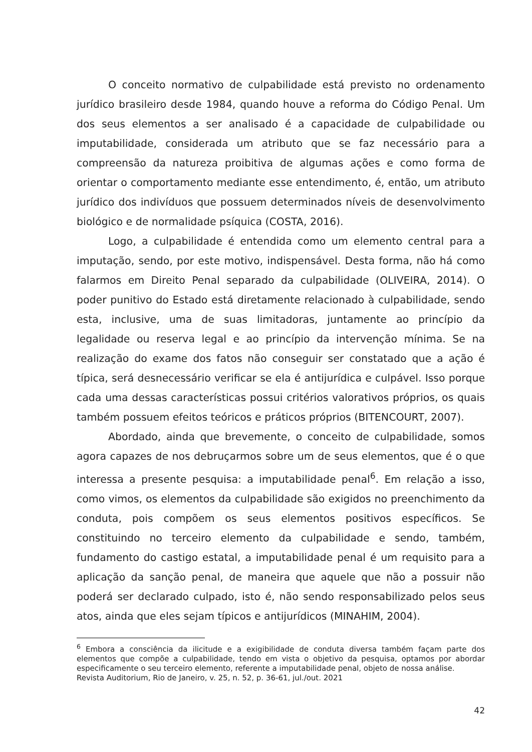O conceito normativo de culpabilidade está previsto no ordenamento jurídico brasileiro desde 1984, quando houve a reforma do Código Penal. Um dos seus elementos a ser analisado é a capacidade de culpabilidade ou imputabilidade, considerada um atributo que se faz necessário para a compreensão da natureza proibitiva de algumas ações e como forma de orientar o comportamento mediante esse entendimento, é, então, um atributo jurídico dos indivíduos que possuem determinados níveis de desenvolvimento biológico e de normalidade psíquica (COSTA, 2016).
Logo, a culpabilidade é entendida como um elemento central para a imputação, sendo, por este motivo, indispensável. Desta forma, não há como falarmos em Direito Penal separado da culpabilidade (OLIVEIRA, 2014). O poder punitivo do Estado está diretamente relacionado à culpabilidade, sendo esta, inclusive, uma de suas limitadoras, juntamente ao princípio da legalidade ou reserva legal e ao princípio da intervenção mínima. Se na realização do exame dos fatos não conseguir ser constatado que a ação é típica, será desnecessário verificar se ela é antijurídica e culpável. Isso porque cada uma dessas características possui critérios valorativos próprios, os quais também possuem efeitos teóricos e práticos próprios (BITENCOURT, 2007).
Abordado, ainda que brevemente, o conceito de culpabilidade, somos agora capazes de nos debruçarmos sobre um de seus elementos, que é o que interessa a presente pesquisa: a imputabilidade penal<sup>6</sup>. Em relação a isso, como vimos, os elementos da culpabilidade são exigidos no preenchimento da conduta, pois compõem os seus elementos positivos específicos. Se constituindo no terceiro elemento da culpabilidade e sendo, também, fundamento do castigo estatal, a imputabilidade penal é um requisito para a aplicação da sanção penal, de maneira que aquele que não a possuir não poderá ser declarado culpado, isto é, não sendo responsabilizado pelos seus atos, ainda que eles sejam típicos e antijurídicos (MINAHIM, 2004).
<sup>6</sup> Embora a consciência da ilicitude e a exigibilidade de conduta diversa também façam parte dos elementos que compõe a culpabilidade, tendo em vista o objetivo da pesquisa, optamos por abordar especificamente o seu terceiro elemento, referente a imputabilidade penal, objeto de nossa análise.
Revista Auditorium, Rio de Janeiro, v. 25, n. 52, p. 36-61, jul./out. 2021
42